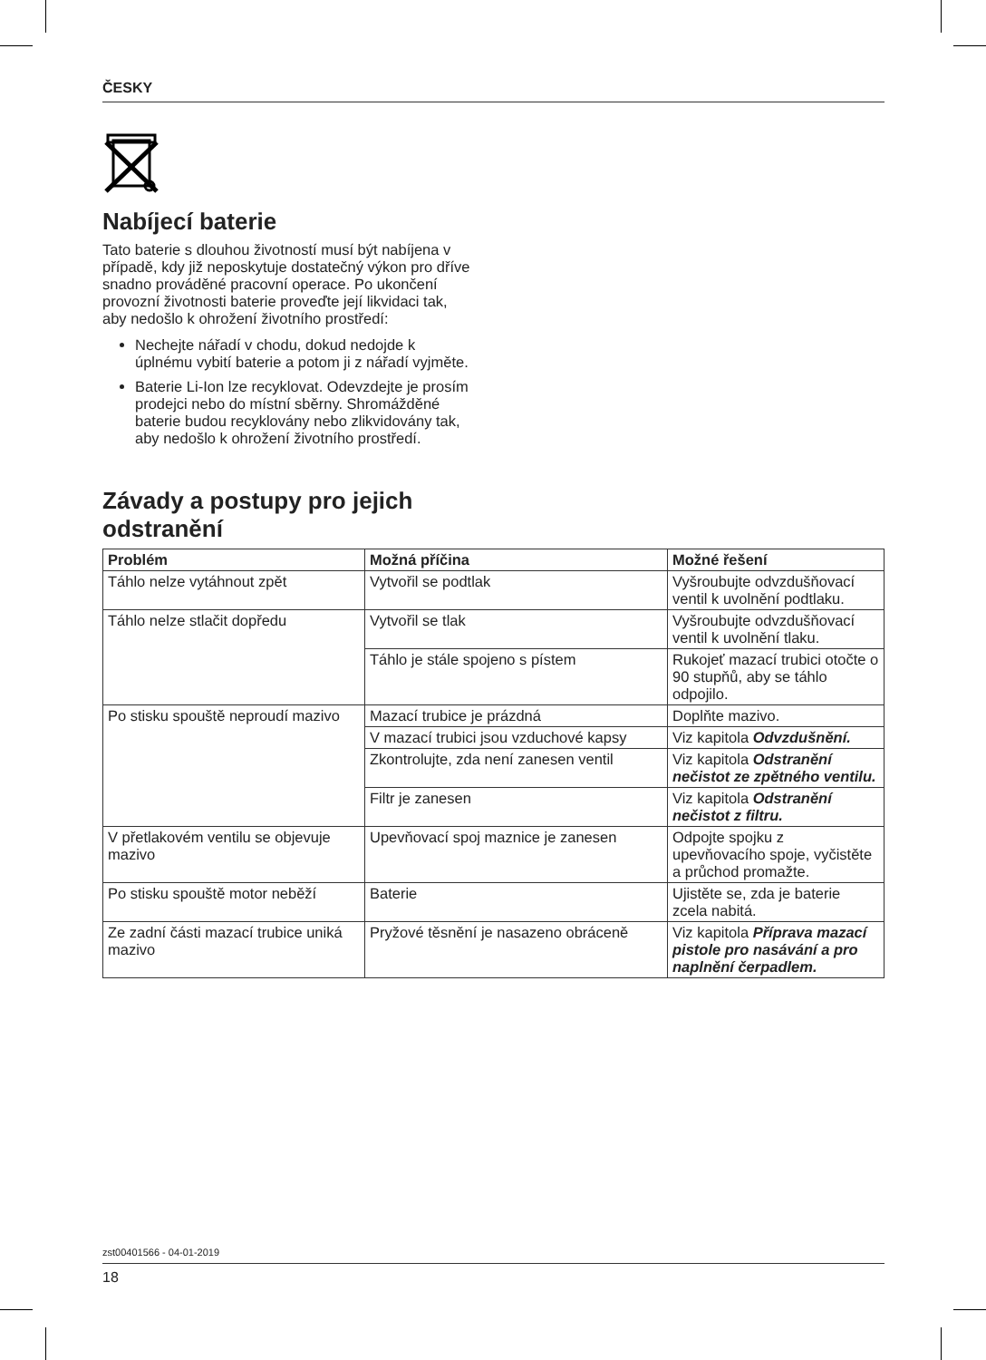ČESKY
Nabíjecí baterie
Tato baterie s dlouhou životností musí být nabíjena v případě, kdy již neposkytuje dostatečný výkon pro dříve snadno prováděné pracovní operace. Po ukončení provozní životnosti baterie proveďte její likvidaci tak, aby nedošlo k ohrožení životního prostředí:
Nechejte nářadí v chodu, dokud nedojde k úplnému vybití baterie a potom ji z nářadí vyjměte.
Baterie Li-Ion lze recyklovat. Odevzdejte je prosím prodejci nebo do místní sběrny. Shromážděné baterie budou recyklovány nebo zlikvidovány tak, aby nedošlo k ohrožení životního prostředí.
Závady a postupy pro jejich odstranění
| Problém | Možná příčina | Možné řešení |
| --- | --- | --- |
| Táhlo nelze vytáhnout zpět | Vytvořil se podtlak | Vyšroubujte odvzdušňovací ventil k uvolnění podtlaku. |
| Táhlo nelze stlačit dopředu | Vytvořil se tlak | Vyšroubujte odvzdušňovací ventil k uvolnění tlaku. |
| | Táhlo je stále spojeno s pístem | Rukojeť mazací trubici otočte o 90 stupňů, aby se táhlo odpojilo. |
| Po stisku spouště neproudí mazivo | Mazací trubice je prázdná | Doplňte mazivo. |
| | V mazací trubici jsou vzduchové kapsy | Viz kapitola Odvzdušnění. |
| | Zkontrolujte, zda není zanesen ventil | Viz kapitola Odstranění nečistot ze zpětného ventilu. |
| | Filtr je zanesen | Viz kapitola Odstranění nečistot z filtru. |
| V přetlakovém ventilu se objevuje mazivo | Upevňovací spoj maznice je zanesen | Odpojte spojku z upevňovacího spoje, vyčistěte a průchod promažte. |
| Po stisku spouště motor neběží | Baterie | Ujistěte se, zda je baterie zcela nabitá. |
| Ze zadní části mazací trubice uniká mazivo | Pryžové těsnění je nasazeno obráceně | Viz kapitola Příprava mazací pistole pro nasávání a pro naplnění čerpadlem. |
zst00401566 - 04-01-2019
18